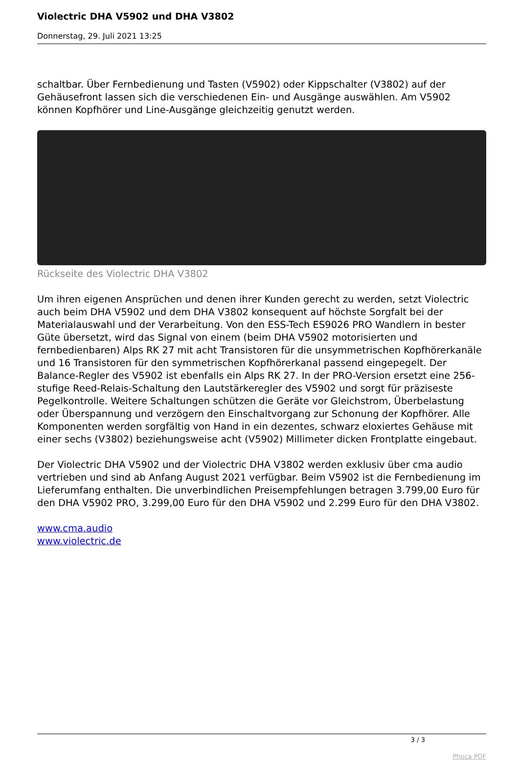Violectric DHA V5902 und DHA V3802
Donnerstag, 29. Juli 2021 13:25
schaltbar. Über Fernbedienung und Tasten (V5902) oder Kippschalter (V3802) auf der Gehäusefront lassen sich die verschiedenen Ein- und Ausgänge auswählen. Am V5902 können Kopfhörer und Line-Ausgänge gleichzeitig genutzt werden.
Rückseite des Violectric DHA V3802
Um ihren eigenen Ansprüchen und denen ihrer Kunden gerecht zu werden, setzt Violectric auch beim DHA V5902 und dem DHA V3802 konsequent auf höchste Sorgfalt bei der Materialauswahl und der Verarbeitung. Von den ESS-Tech ES9026 PRO Wandlern in bester Güte übersetzt, wird das Signal von einem (beim DHA V5902 motorisierten und fernbedienbaren) Alps RK 27 mit acht Transistoren für die unsymmetrischen Kopfhörerkanäle und 16 Transistoren für den symmetrischen Kopfhörerkanal passend eingepegelt. Der Balance-Regler des V5902 ist ebenfalls ein Alps RK 27. In der PRO-Version ersetzt eine 256-stufige Reed-Relais-Schaltung den Lautstärkeregler des V5902 und sorgt für präziseste Pegelkontrolle. Weitere Schaltungen schützen die Geräte vor Gleichstrom, Überbelastung oder Überspannung und verzögern den Einschaltvorgang zur Schonung der Kopfhörer. Alle Komponenten werden sorgfältig von Hand in ein dezentes, schwarz eloxiertes Gehäuse mit einer sechs (V3802) beziehungsweise acht (V5902) Millimeter dicken Frontplatte eingebaut.
Der Violectric DHA V5902 und der Violectric DHA V3802 werden exklusiv über cma audio vertrieben und sind ab Anfang August 2021 verfügbar. Beim V5902 ist die Fernbedienung im Lieferumfang enthalten. Die unverbindlichen Preisempfehlungen betragen 3.799,00 Euro für den DHA V5902 PRO, 3.299,00 Euro für den DHA V5902 und 2.299 Euro für den DHA V3802.
www.cma.audio
www.violectric.de
3 / 3
Phoca PDF